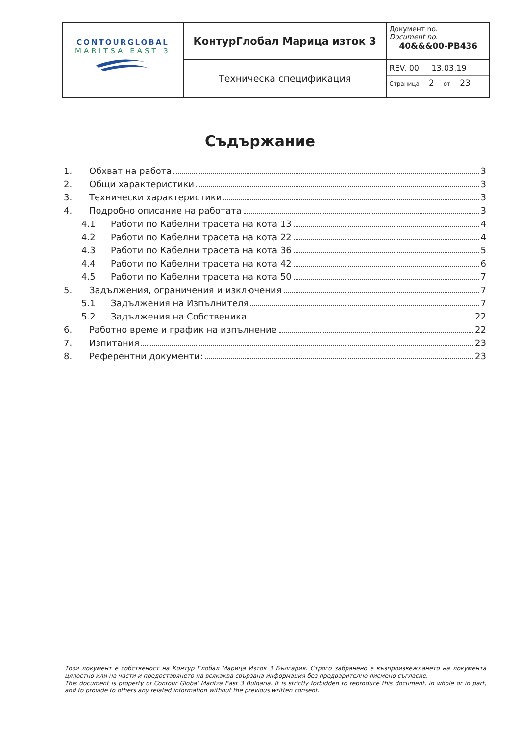| CONTOURGLOBAL MARITSA EAST 3 | КонтурГлобал Марица изток 3 | Документ no. Document no. 40&&&00-PB436 |
| | Техническа спецификация | REV. 00 13.03.19 Страница 2 от 23 |
Съдържание
1. Обхват на работа 3
2. Общи характеристики 3
3. Технически характеристики 3
4. Подробно описание на работата 3
4.1 Работи по Кабелни трасета на кота 13 4
4.2 Работи по Кабелни трасета на кота 22 4
4.3 Работи по Кабелни трасета на кота 36 5
4.4 Работи по Кабелни трасета на кота 42 6
4.5 Работи по Кабелни трасета на кота 50 7
5. Задължения, ограничения и изключения 7
5.1 Задължения на Изпълнителя 7
5.2 Задължения на Собственика 22
6. Работно време и график на изпълнение 22
7. Изпитания 23
8. Референтни документи: 23
Този документ е собственост на Контур Глобал Марица Изток 3 България. Строго забранено е възпроизвеждането на документа цялостно или на части и предоставянето на всякаква свързана информация без предварително писмено съгласие.
This document is property of Contour Global Maritza East 3 Bulgaria. It is strictly forbidden to reproduce this document, in whole or in part, and to provide to others any related information without the previous written consent.